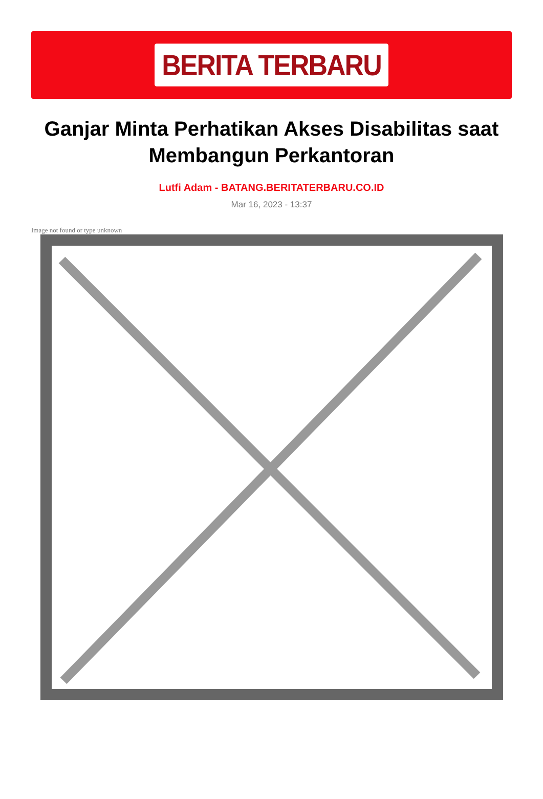BERITA TERBARU
Ganjar Minta Perhatikan Akses Disabilitas saat Membangun Perkantoran
Lutfi Adam - BATANG.BERITATERBARU.CO.ID
Mar 16, 2023 - 13:37
Image not found or type unknown